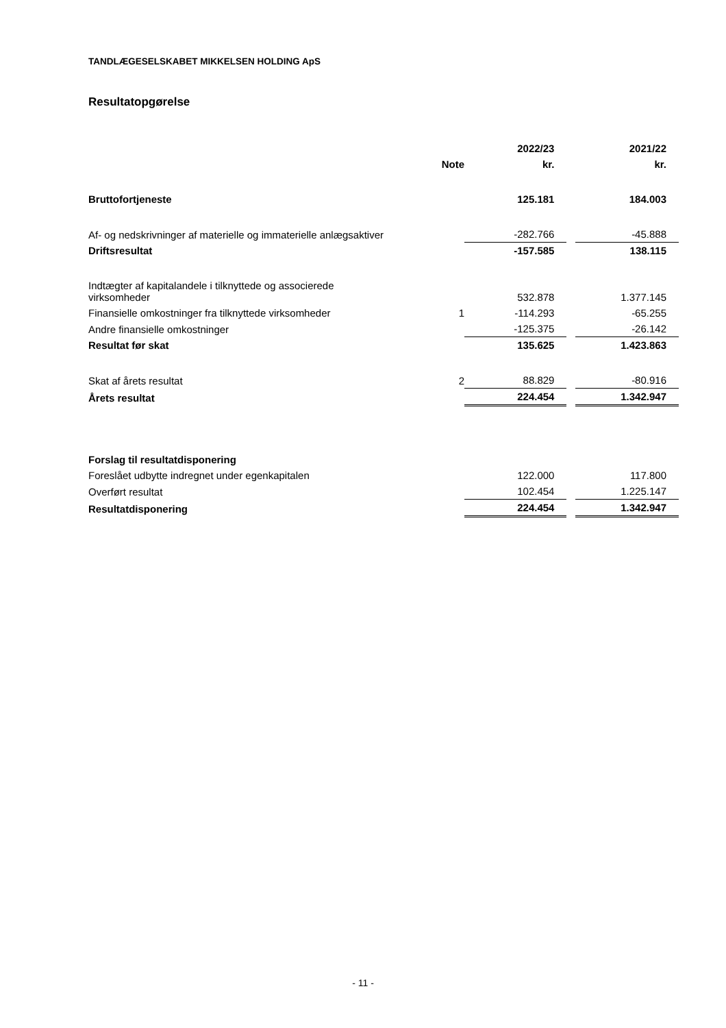TANDLÆGESELSKABET MIKKELSEN HOLDING ApS
Resultatopgørelse
| | | 2022/23 | | 2021/22 |
| | Note | kr. | | kr. |
| Bruttofortjeneste | | 125.181 | | 184.003 |
| Af- og nedskrivninger af materielle og immaterielle anlægsaktiver | | -282.766 | | -45.888 |
| Driftsresultat | | -157.585 | | 138.115 |
| Indtægter af kapitalandele i tilknyttede og associerede virksomheder | | 532.878 | | 1.377.145 |
| Finansielle omkostninger fra tilknyttede virksomheder | 1 | -114.293 | | -65.255 |
| Andre finansielle omkostninger | | -125.375 | | -26.142 |
| Resultat før skat | | 135.625 | | 1.423.863 |
| Skat af årets resultat | 2 | 88.829 | | -80.916 |
| Årets resultat | | 224.454 | | 1.342.947 |
| Forslag til resultatdisponering | | | | |
| Foreslået udbytte indregnet under egenkapitalen | | 122.000 | | 117.800 |
| Overført resultat | | 102.454 | | 1.225.147 |
| Resultatdisponering | | 224.454 | | 1.342.947 |
- 11 -